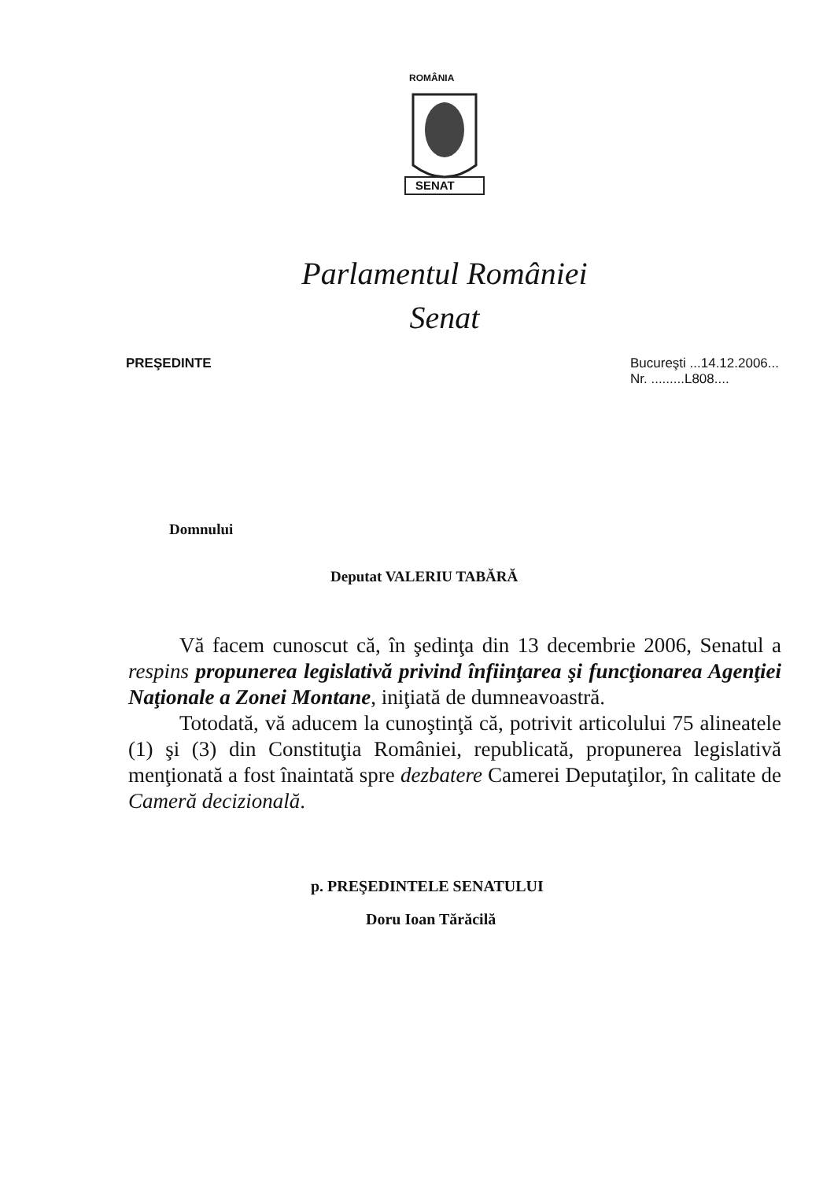ROMÂNIA
SENAT
Parlamentul României
Senat
PREŞEDINTE Bucureşti ...14.12.2006...
Nr. .........L808....
Domnului
Deputat VALERIU TABĂRĂ
Vă facem cunoscut că, în şedinţa din 13 decembrie 2006, Senatul a respins propunerea legislativă privind înfiinţarea şi funcţionarea Agenţiei Naţionale a Zonei Montane, iniţiată de dumneavoastră.
Totodată, vă aducem la cunoştinţă că, potrivit articolului 75 alineatele (1) şi (3) din Constituţia României, republicată, propunerea legislativă menţionată a fost înaintată spre dezbatere Camerei Deputaţilor, în calitate de Cameră decizională.
p. PREŞEDINTELE SENATULUI
Doru Ioan Tărăcilă